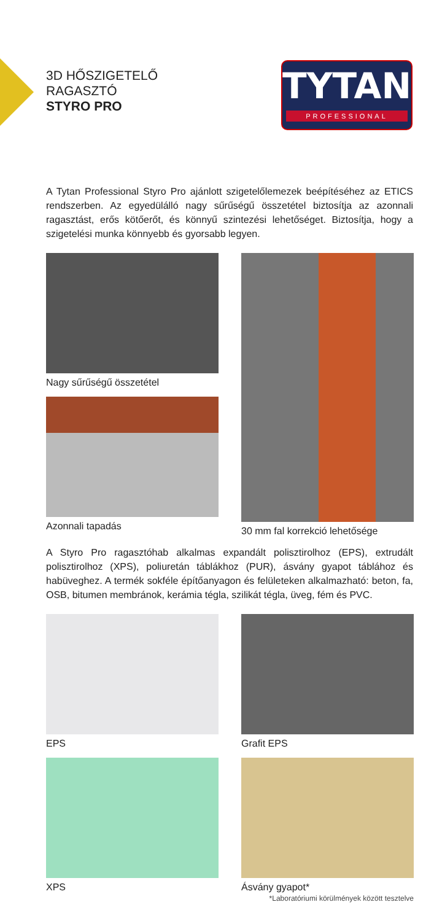3D HŐSZIGETELŐ
RAGASZTÓ
STYRO PRO
TYTAN
PROFESSIONAL
A Tytan Professional Styro Pro ajánlott szigetelőlemezek beépítéséhez az ETICS rendszerben. Az egyedülálló nagy sűrűségű összetétel biztosítja az azonnali ragasztást, erős kötőerőt, és könnyű szintezési lehetőséget. Biztosítja, hogy a szigetelési munka könnyebb és gyorsabb legyen.
Nagy sűrűségű összetétel
Azonnali tapadás
30 mm fal korrekció lehetősége
A Styro Pro ragasztóhab alkalmas expandált polisztirolhoz (EPS), extrudált polisztirolhoz (XPS), poliuretán táblákhoz (PUR), ásvány gyapot táblához és habüveghez. A termék sokféle építőanyagon és felületeken alkalmazható: beton, fa, OSB, bitumen membránok, kerámia tégla, szilikát tégla, üveg, fém és PVC.
EPS
Grafit EPS
XPS
Ásvány gyapot*
*Laboratóriumi körülmények között tesztelve